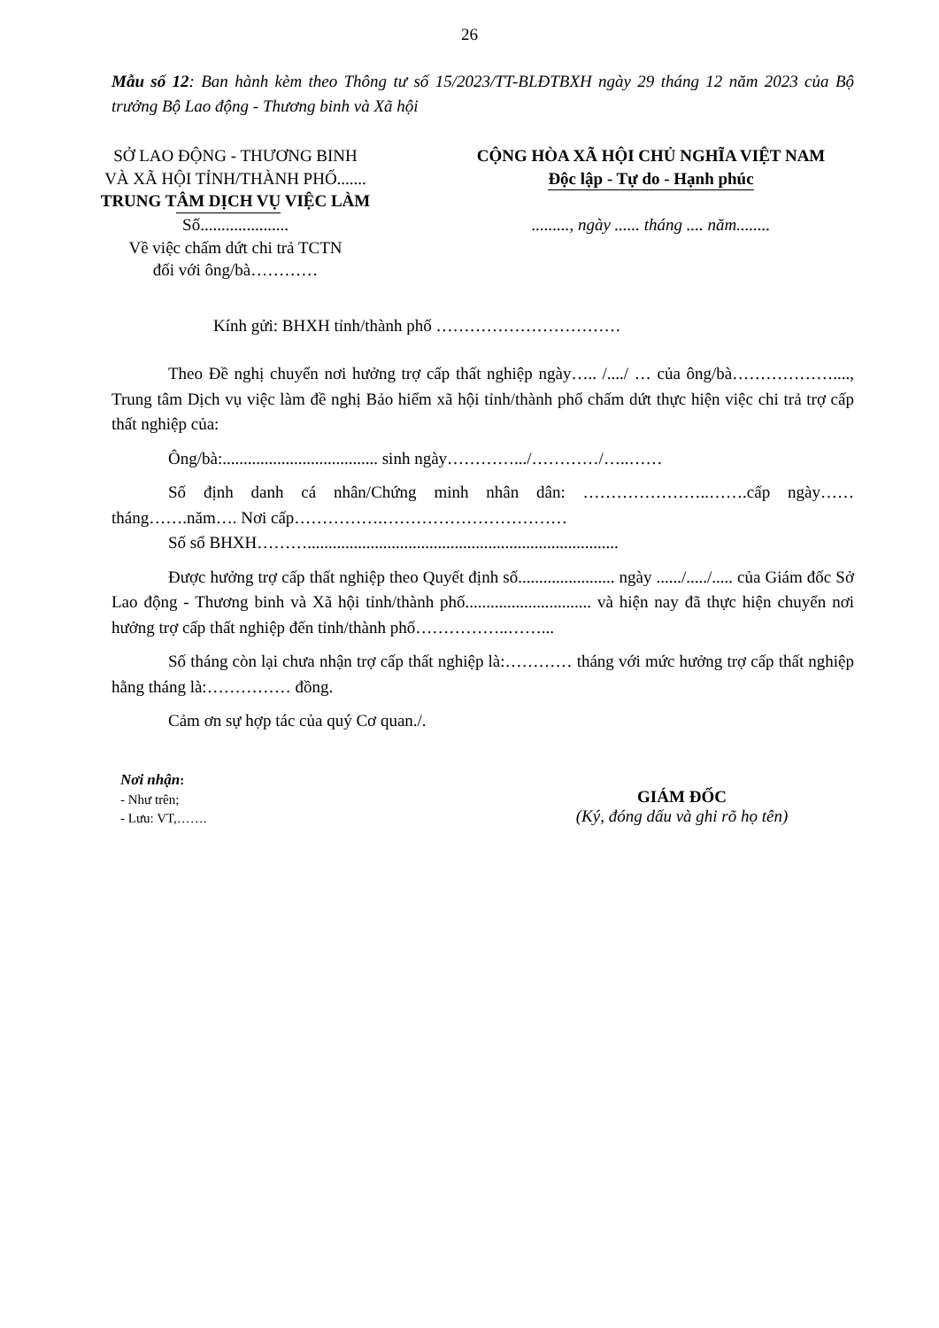26
Mẫu số 12: Ban hành kèm theo Thông tư số 15/2023/TT-BLĐTBXH ngày 29 tháng 12 năm 2023 của Bộ trưởng Bộ Lao động - Thương binh và Xã hội
SỞ LAO ĐỘNG - THƯƠNG BINH
VÀ XÃ HỘI TỈNH/THÀNH PHỐ.......
TRUNG TÂM DỊCH VỤ VIỆC LÀM
Số.....................
Về việc chấm dứt chi trả TCTN
đối với ông/bà…………
CỘNG HÒA XÃ HỘI CHỦ NGHĨA VIỆT NAM
Độc lập - Tự do - Hạnh phúc
........., ngày ...... tháng .... năm........
Kính gửi: BHXH tỉnh/thành phố ……………………………
Theo Đề nghị chuyển nơi hưởng trợ cấp thất nghiệp ngày….. /..../ … của ông/bà………………...., Trung tâm Dịch vụ việc làm đề nghị Bảo hiểm xã hội tỉnh/thành phố chấm dứt thực hiện việc chi trả trợ cấp thất nghiệp của:
Ông/bà:..................................... sinh ngày………….../…………/…..……
Số định danh cá nhân/Chứng minh nhân dân: …………………..…….cấp ngày……tháng…….năm…. Nơi cấp…………….……………………………
Số sổ BHXH………..........................................................................
Được hưởng trợ cấp thất nghiệp theo Quyết định số....................... ngày ....../...../..... của Giám đốc Sở Lao động - Thương binh và Xã hội tỉnh/thành phố.............................. và hiện nay đã thực hiện chuyển nơi hưởng trợ cấp thất nghiệp đến tỉnh/thành phố……………..……...
Số tháng còn lại chưa nhận trợ cấp thất nghiệp là:………… tháng với mức hưởng trợ cấp thất nghiệp hằng tháng là:…………… đồng.
Cảm ơn sự hợp tác của quý Cơ quan./.
Nơi nhận:
- Như trên;
- Lưu: VT,…….
GIÁM ĐỐC
(Ký, đóng dấu và ghi rõ họ tên)